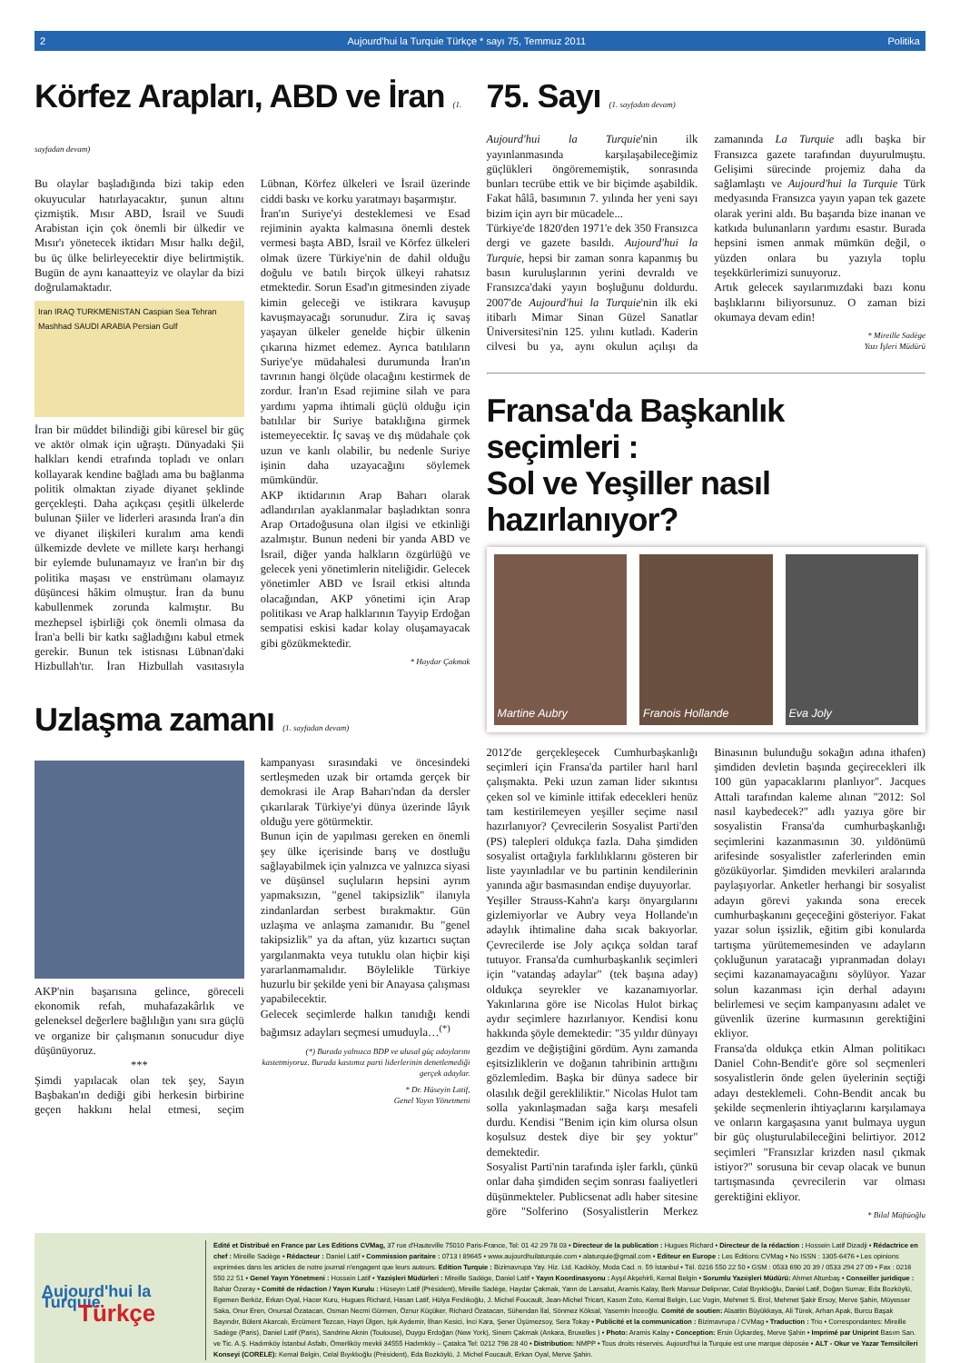2 Aujourd'hui la Turquie Türkçe * sayı 75, Temmuz 2011 Politika
Körfez Arapları, ABD ve İran (1. sayfadan devam)
Bu olaylar başladığında bizi takip eden okuyucular hatırlayacaktır, şunun altını çizmiştik. Mısır ABD, İsrail ve Suudi Arabistan için çok önemli bir ülkedir ve Mısır'ı yönetecek iktidarı Mısır halkı değil, bu üç ülke belirleyecektir diye belirtmiştik. Bugün de aynı kanaatteyiz ve olaylar da bizi doğrulamaktadır.
Iran IRAQ TURKMENISTAN Caspian Sea Tehran Mashhad SAUDI ARABIA Persian Gulf
İran bir müddet bilindiği gibi küresel bir güç ve aktör olmak için uğraştı. Dünyadaki Şii halkları kendi etrafında topladı ve onları kollayarak kendine bağladı ama bu bağlanma politik olmaktan ziyade diyanet şeklinde gerçekleşti. Daha açıkçası çeşitli ülkelerde bulunan Şiiler ve liderleri arasında İran'a din ve diyanet ilişkileri kuralım ama kendi ülkemizde devlete ve millete karşı herhangi bir eylemde bulunamayız ve İran'ın bir dış politika maşası ve enstrümanı olamayız düşüncesi hâkim olmuştur. İran da bunu kabullenmek zorunda kalmıştır. Bu mezhepsel işbirliği çok önemli olmasa da İran'a belli bir katkı sağladığını kabul etmek gerekir. Bunun tek istisnası Lübnan'daki Hizbullah'tır. İran Hizbullah vasıtasıyla Lübnan, Körfez ülkeleri ve İsrail üzerinde ciddi baskı ve korku yaratmayı başarmıştır.
İran'ın Suriye'yi desteklemesi ve Esad rejiminin ayakta kalmasına önemli destek vermesi başta ABD, İsrail ve Körfez ülkeleri olmak üzere Türkiye'nin de dahil olduğu doğulu ve batılı birçok ülkeyi rahatsız etmektedir. Sorun Esad'ın gitmesinden ziyade kimin geleceği ve istikrara kavuşup kavuşmayacağı sorunudur. Zira iç savaş yaşayan ülkeler genelde hiçbir ülkenin çıkarına hizmet edemez. Ayrıca batılıların Suriye'ye müdahalesi durumunda İran'ın tavrının hangi ölçüde olacağını kestirmek de zordur. İran'ın Esad rejimine silah ve para yardımı yapma ihtimali güçlü olduğu için batılılar bir Suriye bataklığına girmek istemeyecektir. İç savaş ve dış müdahale çok uzun ve kanlı olabilir, bu nedenle Suriye işinin daha uzayacağını söylemek mümkündür.
AKP iktidarının Arap Baharı olarak adlandırılan ayaklanmalar başladıktan sonra Arap Ortadoğusuna olan ilgisi ve etkinliği azalmıştır. Bunun nedeni bir yanda ABD ve İsrail, diğer yanda halkların özgürlüğü ve gelecek yeni yönetimlerin niteliğidir. Gelecek yönetimler ABD ve İsrail etkisi altında olacağından, AKP yönetimi için Arap politikası ve Arap halklarının Tayyip Erdoğan sempatisi eskisi kadar kolay oluşamayacak gibi gözükmektedir.
* Haydar Çakmak
Uzlaşma zamanı (1. sayfadan devam)
AKP'nin başarısına gelince, göreceli ekonomik refah, muhafazakârlık ve geleneksel değerlere bağlılığın yanı sıra güçlü ve organize bir çalışmanın sonucudur diye düşünüyoruz.
***
Şimdi yapılacak olan tek şey, Sayın Başbakan'ın dediği gibi herkesin birbirine geçen hakkını helal etmesi, seçim kampanyası sırasındaki ve öncesindeki sertleşmeden uzak bir ortamda gerçek bir demokrasi ile Arap Baharı'ndan da dersler çıkarılarak Türkiye'yi dünya üzerinde lâyık olduğu yere götürmektir.
Bunun için de yapılması gereken en önemli şey ülke içerisinde barış ve dostluğu sağlayabilmek için yalnızca ve yalnızca siyasi ve düşünsel suçluların hepsini ayrım yapmaksızın, "genel takipsizlik" ilanıyla zindanlardan serbest bırakmaktır. Gün uzlaşma ve anlaşma zamanıdır. Bu "genel takipsizlik" ya da aftan, yüz kızartıcı suçtan yargılanmakta veya tutuklu olan hiçbir kişi yararlanmamalıdır. Böylelikle Türkiye huzurlu bir şekilde yeni bir Anayasa çalışması yapabilecektir.
Gelecek seçimlerde halkın tanıdığı kendi bağımsız adayları seçmesi umuduyla…<sup>(*)</sup>
(*) Burada yalnızca BDP ve ulusal güç adaylarını kastetmiyoruz. Burada kastımız parti liderlerinin denetlemediği gerçek adaylar.
* Dr. Hüseyin Latif,
Genel Yayın Yönetmeni
75. Sayı (1. sayfadan devam)
Aujourd'hui la Turquie'nin ilk yayınlanmasında karşılaşabileceğimiz güçlükleri öngörememiştik, sonrasında bunları tecrübe ettik ve bir biçimde aşabildik. Fakat hâlâ, basımının 7. yılında her yeni sayı bizim için ayrı bir mücadele...
Türkiye'de 1820'den 1971'e dek 350 Fransızca dergi ve gazete basıldı. Aujourd'hui la Turquie, hepsi bir zaman sonra kapanmış bu basın kuruluşlarının yerini devraldı ve Fransızca'daki yayın boşluğunu doldurdu. 2007'de Aujourd'hui la Turquie'nin ilk eki itibarlı Mimar Sinan Güzel Sanatlar Üniversitesi'nin 125. yılını kutladı. Kaderin cilvesi bu ya, aynı okulun açılışı da zamanında La Turquie adlı başka bir Fransızca gazete tarafından duyurulmuştu. Gelişimi sürecinde projemiz daha da sağlamlaştı ve Aujourd'hui la Turquie Türk medyasında Fransızca yayın yapan tek gazete olarak yerini aldı. Bu başarıda bize inanan ve katkıda bulunanların yardımı esastır. Burada hepsini ismen anmak mümkün değil, o yüzden onlara bu yazıyla toplu teşekkürlerimizi sunuyoruz.
Artık gelecek sayılarımızdaki bazı konu başlıklarını biliyorsunuz. O zaman bizi okumaya devam edin!
* Mireille Sadège
Yazı İşleri Müdürü
Fransa'da Başkanlık seçimleri :
Sol ve Yeşiller nasıl hazırlanıyor?
Martine Aubry Franois Hollande Eva Joly
2012'de gerçekleşecek Cumhurbaşkanlığı seçimleri için Fransa'da partiler harıl harıl çalışmakta. Peki uzun zaman lider sıkıntısı çeken sol ve kiminle ittifak edecekleri henüz tam kestirilemeyen yeşiller seçime nasıl hazırlanıyor? Çevrecilerin Sosyalist Parti'den (PS) talepleri oldukça fazla. Daha şimdiden sosyalist ortağıyla farklılıklarını gösteren bir liste yayınladılar ve bu partinin kendilerinin yanında ağır basmasından endişe duyuyorlar.
Yeşiller Strauss-Kahn'a karşı önyargılarını gizlemiyorlar ve Aubry veya Hollande'ın adaylık ihtimaline daha sıcak bakıyorlar. Çevrecilerde ise Joly açıkça soldan taraf tutuyor. Fransa'da cumhurbaşkanlık seçimleri için "vatandaş adaylar" (tek başına aday) oldukça seyrekler ve kazanamıyorlar. Yakınlarına göre ise Nicolas Hulot birkaç aydır seçimlere hazırlanıyor. Kendisi konu hakkında şöyle demektedir: "35 yıldır dünyayı gezdim ve değiştiğini gördüm. Aynı zamanda eşitsizliklerin ve doğanın tahribinin arttığını gözlemledim. Başka bir dünya sadece bir olasılık değil gerekliliktir." Nicolas Hulot tam solla yakınlaşmadan sağa karşı mesafeli durdu. Kendisi "Benim için kim olursa olsun koşulsuz destek diye bir şey yoktur" demektedir.
Sosyalist Parti'nin tarafında işler farklı, çünkü onlar daha şimdiden seçim sonrası faaliyetleri düşünmekteler. Publicsenat adlı haber sitesine göre "Solferino (Sosyalistlerin Merkez Binasının bulunduğu sokağın adına ithafen) şimdiden devletin başında geçirecekleri ilk 100 gün yapacaklarını planlıyor". Jacques Attali tarafından kaleme alınan "2012: Sol nasıl kaybedecek?" adlı yazıya göre bir sosyalistin Fransa'da cumhurbaşkanlığı seçimlerini kazanmasının 30. yıldönümü arifesinde sosyalistler zaferlerinden emin gözüküyorlar. Şimdiden mevkileri aralarında paylaşıyorlar. Anketler herhangi bir sosyalist adayın görevi yakında sona erecek cumhurbaşkanını geçeceğini gösteriyor. Fakat yazar solun işsizlik, eğitim gibi konularda tartışma yürütememesinden ve adayların çokluğunun yaratacağı yıpranmadan dolayı seçimi kazanamayacağını söylüyor. Yazar solun kazanması için derhal adayını belirlemesi ve seçim kampanyasını adalet ve güvenlik üzerine kurmasının gerektiğini ekliyor.
Fransa'da oldukça etkin Alman politikacı Daniel Cohn-Bendit'e göre sol seçmenleri sosyalistlerin önde gelen üyelerinin seçtiği adayı desteklemeli. Cohn-Bendit ancak bu şekilde seçmenlerin ihtiyaçlarını karşılamaya ve onların kargaşasına yanıt bulmaya uygun bir güç oluşturulabileceğini belirtiyor. 2012 seçimleri "Fransızlar krizden nasıl çıkmak istiyor?" sorusuna bir cevap olacak ve bunun tartışmasında çevrecilerin var olması gerektiğini ekliyor.
* Bilal Müftüoğlu
Aujourd'hui la Turquie
Türkçe
Edité et Distribué en France par Les Editions CVMag, 37 rue d'Hauteville 75010 Paris-France, Tel: 01 42 29 78 03 • Directeur de la publication : Hugues Richard • Directeur de la rédaction : Hossein Latif Dizadji • Rédactrice en chef : Mireille Sadège • Rédacteur : Daniel Latif • Commission paritaire : 0713 I 89645 • www.aujourdhuilaturquie.com • alaturquie@gmail.com • Editeur en Europe : Les Editions CVMag • No ISSN : 1305-6476 • Les opinions exprimées dans les articles de notre journal n'engagent que leurs auteurs. Edition Turquie : Bizimavrupa Yay. Hiz. Ltd. Kadıköy, Moda Cad. n. 59 İstanbul • Tél. 0216 550 22 50 • GSM : 0533 690 20 39 / 0533 294 27 09 • Fax : 0216 550 22 51 • Genel Yayın Yönetmeni : Hossein Latif • Yazıişleri Müdürleri : Mireille Sadège, Daniel Latif • Yayın Koordinasyonu : Ayşıl Akşehirli, Kemal Belgin • Sorumlu Yazıişleri Müdürü: Ahmet Altunbaş • Conseiller juridique : Bahar Özeray • Comité de rédaction / Yayın Kurulu : Hüseyin Latif (Président), Mireille Sadège, Haydar Çakmak, Yann de Lansalut, Aramis Kalay, Berk Mansur Delipınar, Celal Bıyıklıoğlu, Daniel Latif, Doğan Sumar, Eda Bozköylü, Egemen Berköz, Erkan Oyal, Hacer Kuru, Hugues Richard, Hasan Latif, Hülya Fındıkoğlu, J. Michel Foucault, Jean-Michel Tricart, Kasım Zoto, Kemal Belgin, Luc Vogin, Mehmet S. Erol, Mehmet Şakir Ersoy, Merve Şahin, Müyesser Saka, Onur Eren, Onursal Özatacan, Osman Necmi Gürmen, Öznur Küçüker, Richard Özatacan, Sühendan İlal, Sönmez Köksal, Yasemin İnceoğlu. Comité de soutien: Alaattin Büyükkaya, Ali Türek, Arhan Apak, Burcu Başak Bayındır, Bülent Akarcalı, Ercüment Tezcan, Hayri Ülgen, Işık Aydemir, İlhan Kesici, İnci Kara, Şener Üşümezsoy, Sera Tokay • Publicité et la communication : Bizimavrupa / CVMag • Traduction : Trio • Correspondantes: Mireille Sadège (Paris), Daniel Latif (Paris), Sandrine Aknin (Toulouse), Duygu Erdoğan (New York), Sinem Çakmak (Ankara, Bruxelles ) • Photo: Aramis Kalay • Conception: Ersin Üçkardeş, Merve Şahin • Imprimé par Uniprint Basım San. ve Tic. A.Ş. Hadımköy İstanbul Asfaltı, Ömerliköy mevkii 34555 Hadımköy – Çatalca Tel: 0212 798 28 40 • Distribution: NMPP • Tous droits réservés. Aujourd'hui la Turquie est une marque déposée • ALT - Okur ve Yazar Temsilcileri Konseyi (CORELE): Kemal Belgin, Celal Bıyıklıoğlu (Président), Eda Bozköylü, J. Michel Foucault, Erkan Oyal, Merve Şahin.